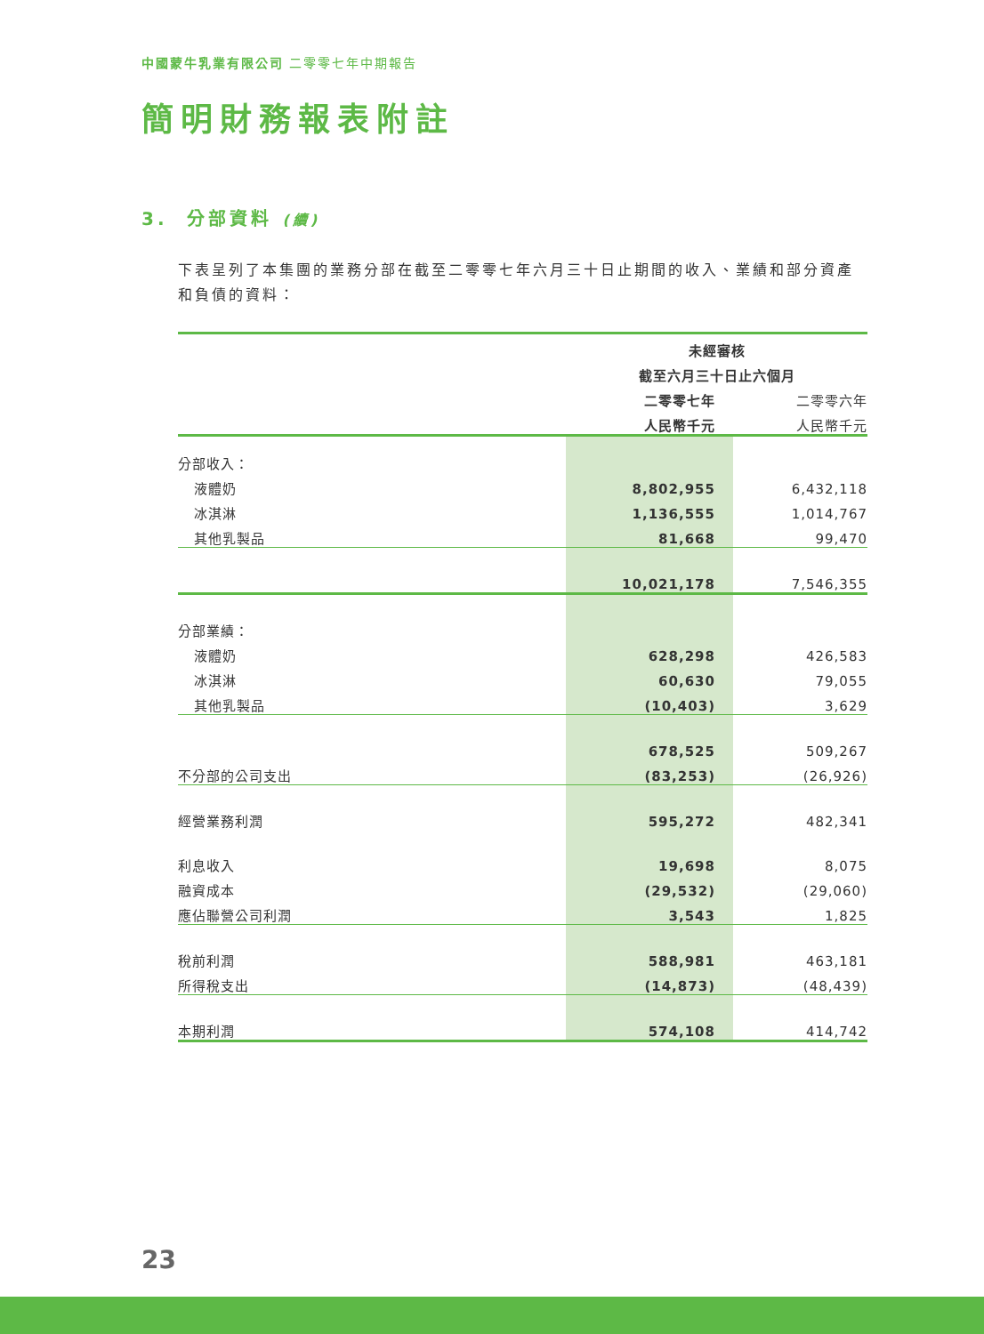中國蒙牛乳業有限公司 二零零七年中期報告
簡明財務報表附註
3. 分部資料 (續)
下表呈列了本集團的業務分部在截至二零零七年六月三十日止期間的收入、業績和部分資產和負債的資料：
| | 未經審核 | |
| --- | --- | --- |
| | 截至六月三十日止六個月 | |
| | 二零零七年 | 二零零六年 |
| | 人民幣千元 | 人民幣千元 |
| 分部收入： | | |
| 液體奶 | 8,802,955 | 6,432,118 |
| 冰淇淋 | 1,136,555 | 1,014,767 |
| 其他乳製品 | 81,668 | 99,470 |
| | 10,021,178 | 7,546,355 |
| 分部業績： | | |
| 液體奶 | 628,298 | 426,583 |
| 冰淇淋 | 60,630 | 79,055 |
| 其他乳製品 | (10,403) | 3,629 |
| | 678,525 | 509,267 |
| 不分部的公司支出 | (83,253) | (26,926) |
| 經營業務利潤 | 595,272 | 482,341 |
| 利息收入 | 19,698 | 8,075 |
| 融資成本 | (29,532) | (29,060) |
| 應佔聯營公司利潤 | 3,543 | 1,825 |
| 稅前利潤 | 588,981 | 463,181 |
| 所得稅支出 | (14,873) | (48,439) |
| 本期利潤 | 574,108 | 414,742 |
23